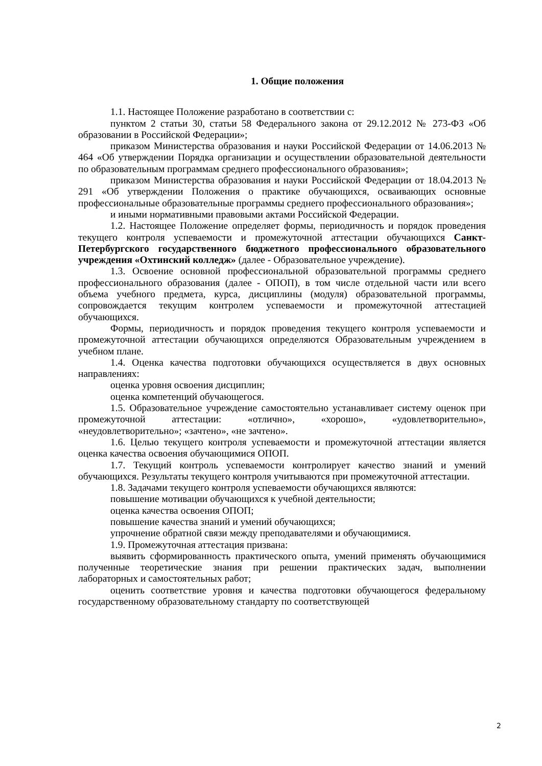1. Общие положения
1.1. Настоящее Положение разработано в соответствии с:
пунктом 2 статьи 30, статьи 58 Федерального закона от 29.12.2012 № 273-ФЗ «Об образовании в Российской Федерации»;
приказом Министерства образования и науки Российской Федерации от 14.06.2013 № 464 «Об утверждении Порядка организации и осуществлении образовательной деятельности по образовательным программам среднего профессионального образования»;
приказом Министерства образования и науки Российской Федерации от 18.04.2013 № 291 «Об утверждении Положения о практике обучающихся, осваивающих основные профессиональные образовательные программы среднего профессионального образования»;
и иными нормативными правовыми актами Российской Федерации.
1.2. Настоящее Положение определяет формы, периодичность и порядок проведения текущего контроля успеваемости и промежуточной аттестации обучающихся Санкт-Петербургского государственного бюджетного профессионального образовательного учреждения «Охтинский колледж» (далее - Образовательное учреждение).
1.3. Освоение основной профессиональной образовательной программы среднего профессионального образования (далее - ОПОП), в том числе отдельной части или всего объема учебного предмета, курса, дисциплины (модуля) образовательной программы, сопровождается текущим контролем успеваемости и промежуточной аттестацией обучающихся.
Формы, периодичность и порядок проведения текущего контроля успеваемости и промежуточной аттестации обучающихся определяются Образовательным учреждением в учебном плане.
1.4. Оценка качества подготовки обучающихся осуществляется в двух основных направлениях:
оценка уровня освоения дисциплин;
оценка компетенций обучающегося.
1.5. Образовательное учреждение самостоятельно устанавливает систему оценок при промежуточной аттестации: «отлично», «хорошо», «удовлетворительно», «неудовлетворительно»; «зачтено», «не зачтено».
1.6. Целью текущего контроля успеваемости и промежуточной аттестации является оценка качества освоения обучающимися ОПОП.
1.7. Текущий контроль успеваемости контролирует качество знаний и умений обучающихся. Результаты текущего контроля учитываются при промежуточной аттестации.
1.8. Задачами текущего контроля успеваемости обучающихся являются:
повышение мотивации обучающихся к учебной деятельности;
оценка качества освоения ОПОП;
повышение качества знаний и умений обучающихся;
упрочнение обратной связи между преподавателями и обучающимися.
1.9. Промежуточная аттестация призвана:
выявить сформированность практического опыта, умений применять обучающимися полученные теоретические знания при решении практических задач, выполнении лабораторных и самостоятельных работ;
оценить соответствие уровня и качества подготовки обучающегося федеральному государственному образовательному стандарту по соответствующей
2